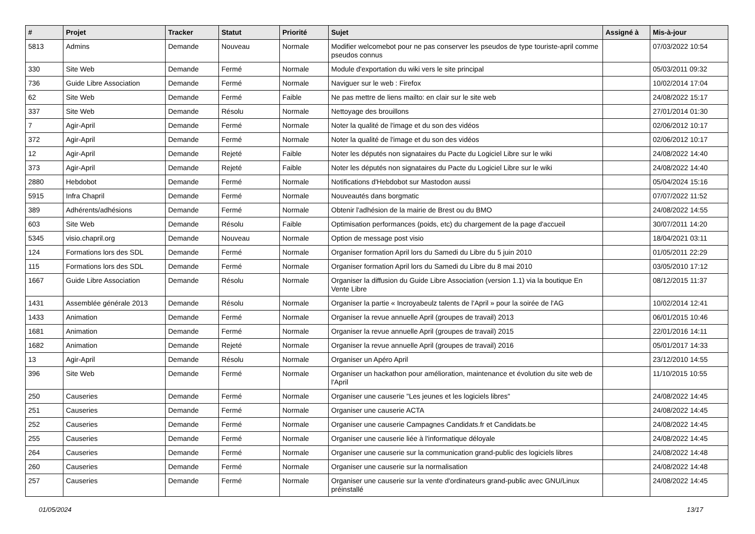| # | Projet | Tracker | Statut | Priorité | Sujet | Assigné à | Mis-à-jour |
| --- | --- | --- | --- | --- | --- | --- | --- |
| 5813 | Admins | Demande | Nouveau | Normale | Modifier welcomebot pour ne pas conserver les pseudos de type touriste-april comme pseudos connus | | 07/03/2022 10:54 |
| 330 | Site Web | Demande | Fermé | Normale | Module d'exportation du wiki vers le site principal | | 05/03/2011 09:32 |
| 736 | Guide Libre Association | Demande | Fermé | Normale | Naviguer sur le web : Firefox | | 10/02/2014 17:04 |
| 62 | Site Web | Demande | Fermé | Faible | Ne pas mettre de liens mailto: en clair sur le site web | | 24/08/2022 15:17 |
| 337 | Site Web | Demande | Résolu | Normale | Nettoyage des brouillons | | 27/01/2014 01:30 |
| 7 | Agir-April | Demande | Fermé | Normale | Noter la qualité de l'image et du son des vidéos | | 02/06/2012 10:17 |
| 372 | Agir-April | Demande | Fermé | Normale | Noter la qualité de l'image et du son des vidéos | | 02/06/2012 10:17 |
| 12 | Agir-April | Demande | Rejeté | Faible | Noter les députés non signataires du Pacte du Logiciel Libre sur le wiki | | 24/08/2022 14:40 |
| 373 | Agir-April | Demande | Rejeté | Faible | Noter les députés non signataires du Pacte du Logiciel Libre sur le wiki | | 24/08/2022 14:40 |
| 2880 | Hebdobot | Demande | Fermé | Normale | Notifications d'Hebdobot sur Mastodon aussi | | 05/04/2024 15:16 |
| 5915 | Infra Chapril | Demande | Fermé | Normale | Nouveautés dans borgmatic | | 07/07/2022 11:52 |
| 389 | Adhérents/adhésions | Demande | Fermé | Normale | Obtenir l'adhésion de la mairie de Brest ou du BMO | | 24/08/2022 14:55 |
| 603 | Site Web | Demande | Résolu | Faible | Optimisation performances (poids, etc) du chargement de la page d'accueil | | 30/07/2011 14:20 |
| 5345 | visio.chapril.org | Demande | Nouveau | Normale | Option de message post visio | | 18/04/2021 03:11 |
| 124 | Formations lors des SDL | Demande | Fermé | Normale | Organiser formation April lors du Samedi du Libre du 5 juin 2010 | | 01/05/2011 22:29 |
| 115 | Formations lors des SDL | Demande | Fermé | Normale | Organiser formation April lors du Samedi du Libre du 8 mai 2010 | | 03/05/2010 17:12 |
| 1667 | Guide Libre Association | Demande | Résolu | Normale | Organiser la diffusion du Guide Libre Association (version 1.1) via la boutique En Vente Libre | | 08/12/2015 11:37 |
| 1431 | Assemblée générale 2013 | Demande | Résolu | Normale | Organiser la partie « Incroyabeulz talents de l'April » pour la soirée de l'AG | | 10/02/2014 12:41 |
| 1433 | Animation | Demande | Fermé | Normale | Organiser la revue annuelle April (groupes de travail) 2013 | | 06/01/2015 10:46 |
| 1681 | Animation | Demande | Fermé | Normale | Organiser la revue annuelle April (groupes de travail) 2015 | | 22/01/2016 14:11 |
| 1682 | Animation | Demande | Rejeté | Normale | Organiser la revue annuelle April (groupes de travail) 2016 | | 05/01/2017 14:33 |
| 13 | Agir-April | Demande | Résolu | Normale | Organiser un Apéro April | | 23/12/2010 14:55 |
| 396 | Site Web | Demande | Fermé | Normale | Organiser un hackathon pour amélioration, maintenance et évolution du site web de l'April | | 11/10/2015 10:55 |
| 250 | Causeries | Demande | Fermé | Normale | Organiser une causerie "Les jeunes et les logiciels libres" | | 24/08/2022 14:45 |
| 251 | Causeries | Demande | Fermé | Normale | Organiser une causerie ACTA | | 24/08/2022 14:45 |
| 252 | Causeries | Demande | Fermé | Normale | Organiser une causerie Campagnes Candidats.fr et Candidats.be | | 24/08/2022 14:45 |
| 255 | Causeries | Demande | Fermé | Normale | Organiser une causerie liée à l'informatique déloyale | | 24/08/2022 14:45 |
| 264 | Causeries | Demande | Fermé | Normale | Organiser une causerie sur la communication grand-public des logiciels libres | | 24/08/2022 14:48 |
| 260 | Causeries | Demande | Fermé | Normale | Organiser une causerie sur la normalisation | | 24/08/2022 14:48 |
| 257 | Causeries | Demande | Fermé | Normale | Organiser une causerie sur la vente d'ordinateurs grand-public avec GNU/Linux préinstallé | | 24/08/2022 14:45 |
01/05/2024 13/17